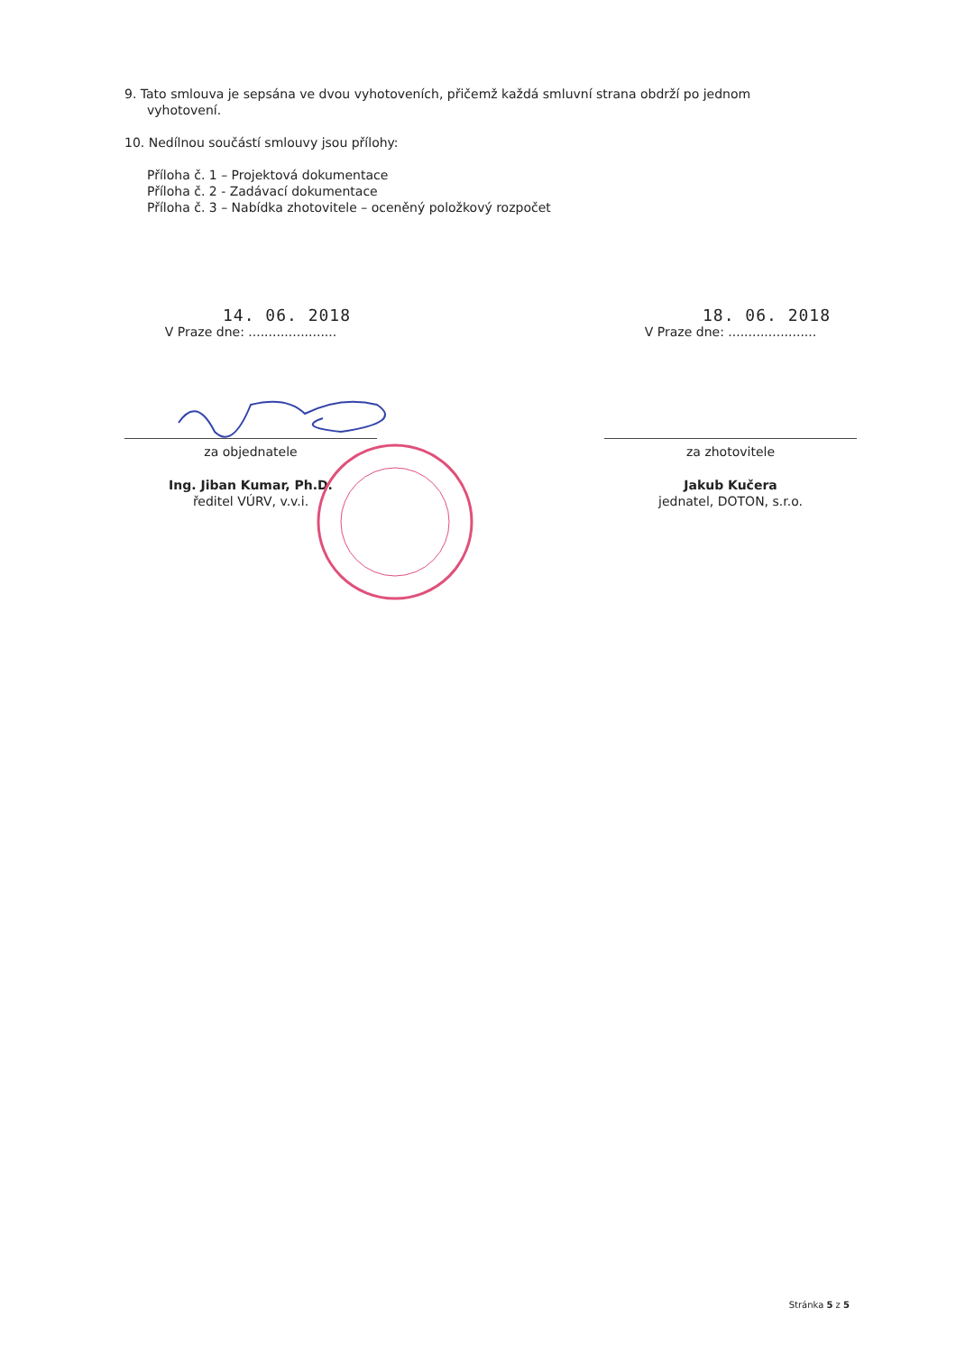9. Tato smlouva je sepsána ve dvou vyhotoveních, přičemž každá smluvní strana obdrží po jednom
vyhotovení.
10. Nedílnou součástí smlouvy jsou přílohy:
Příloha č. 1 – Projektová dokumentace
Příloha č. 2 - Zadávací dokumentace
Příloha č. 3 – Nabídka zhotovitele – oceněný položkový rozpočet
14. 06. 2018
V Praze dne: ......................
za objednatele
Ing. Jiban Kumar, Ph.D.
ředitel VÚRV, v.v.i.
18. 06. 2018
V Praze dne: ......................
za zhotovitele
Jakub Kučera
jednatel, DOTON, s.r.o.
Stránka 5 z 5